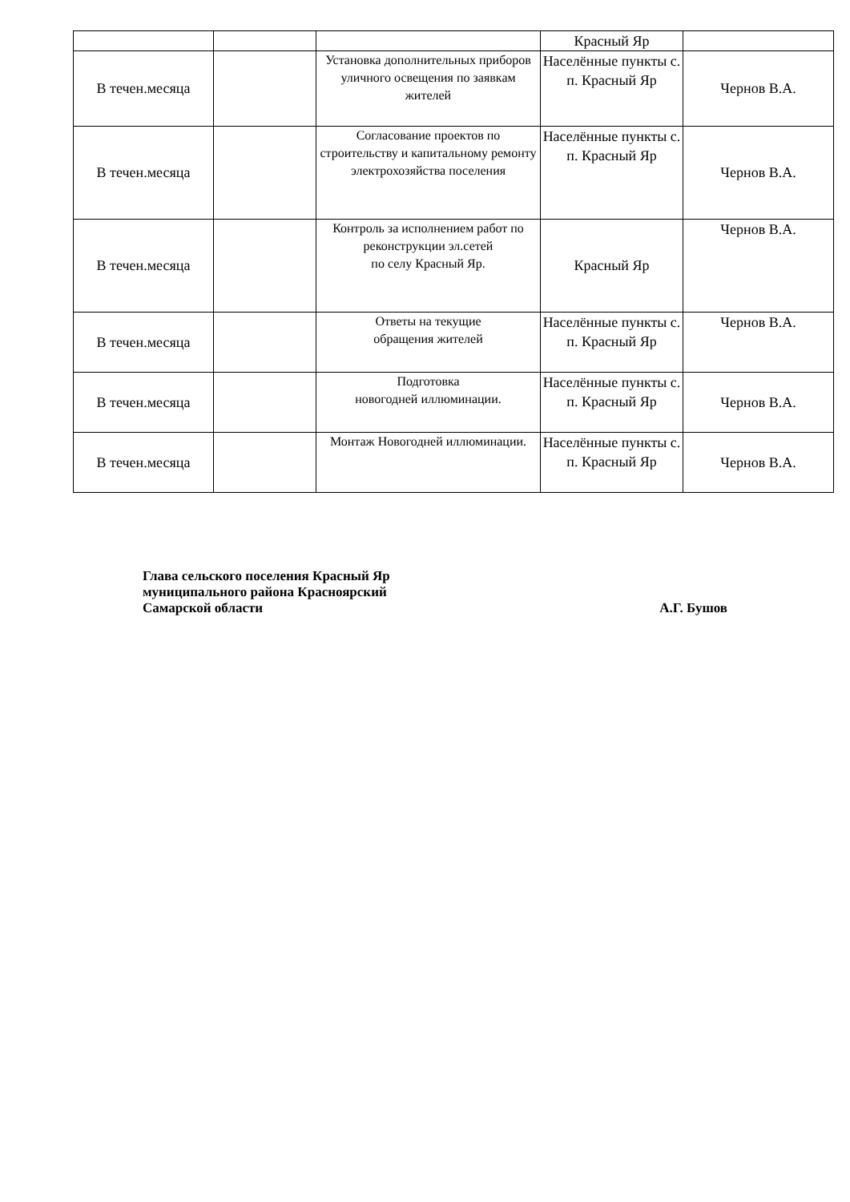| | | | Красный Яр | |
| В течен.месяца | | Установка дополнительных приборов уличного освещения по заявкам жителей | Населённые пункты с. п. Красный Яр | Чернов В.А. |
| В течен.месяца | | Согласование проектов по строительству и капитальному ремонту электрохозяйства поселения | Населённые пункты с. п. Красный Яр | Чернов В.А. |
| В течен.месяца | | Контроль за исполнением работ по реконструкции эл.сетей по селу Красный Яр. | Красный Яр | Чернов В.А. |
| В течен.месяца | | Ответы на текущие обращения жителей | Населённые пункты с. п. Красный Яр | Чернов В.А. |
| В течен.месяца | | Подготовка новогодней иллюминации. | Населённые пункты с. п. Красный Яр | Чернов В.А. |
| В течен.месяца | | Монтаж Новогодней иллюминации. | Населённые пункты с. п. Красный Яр | Чернов В.А. |
Глава сельского поселения Красный Яр
муниципального района Красноярский
Самарской области
А.Г. Бушов